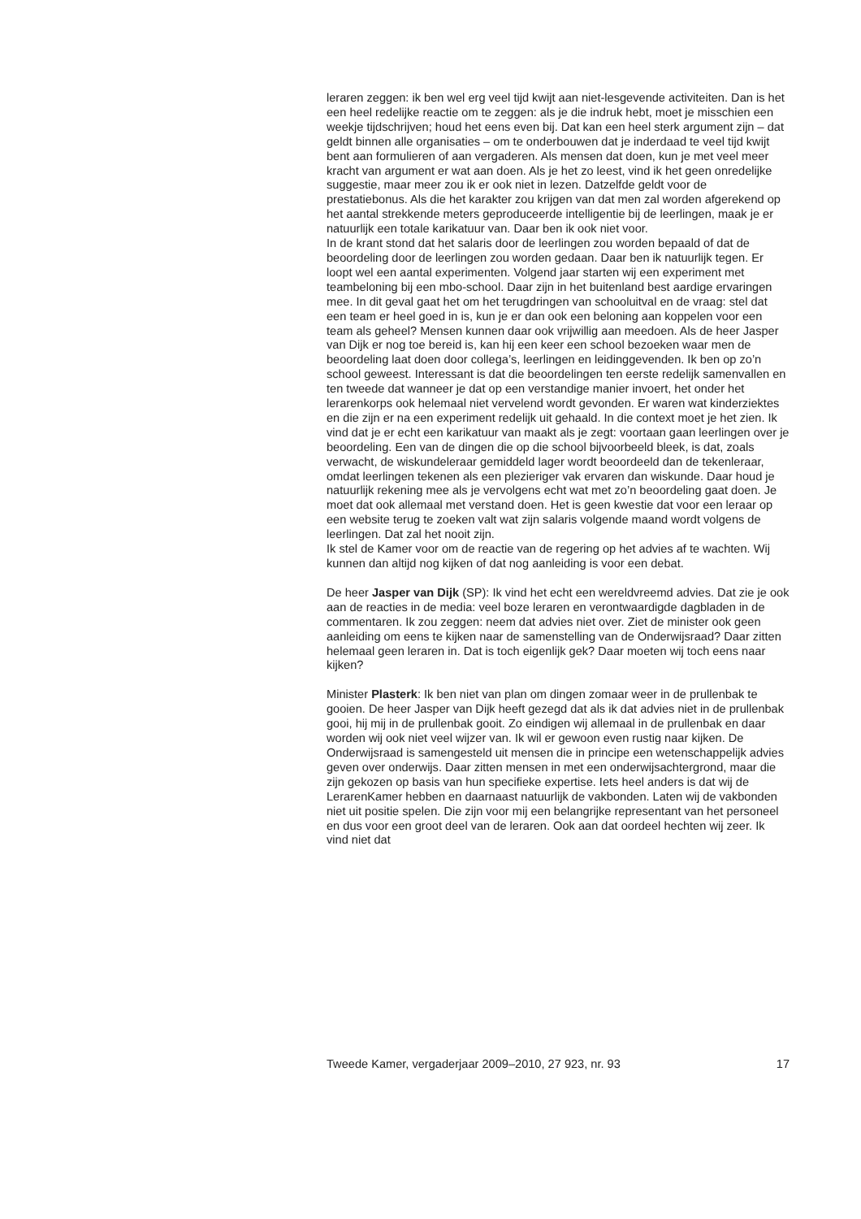leraren zeggen: ik ben wel erg veel tijd kwijt aan niet-lesgevende activi­teiten. Dan is het een heel redelijke reactie om te zeggen: als je die indruk hebt, moet je misschien een weekje tijdschrijven; houd het eens even bij. Dat kan een heel sterk argument zijn – dat geldt binnen alle organisaties – om te onderbouwen dat je inderdaad te veel tijd kwijt bent aan formu­lieren of aan vergaderen. Als mensen dat doen, kun je met veel meer kracht van argument er wat aan doen. Als je het zo leest, vind ik het geen onredelijke suggestie, maar meer zou ik er ook niet in lezen. Datzelfde geldt voor de prestatiebonus. Als die het karakter zou krijgen van dat men zal worden afgerekend op het aantal strekkende meters geproduceerde intelligentie bij de leerlingen, maak je er natuurlijk een totale karikatuur van. Daar ben ik ook niet voor.
In de krant stond dat het salaris door de leerlingen zou worden bepaald of dat de beoordeling door de leerlingen zou worden gedaan. Daar ben ik natuurlijk tegen. Er loopt wel een aantal experimenten. Volgend jaar starten wij een experiment met teambeloning bij een mbo-school. Daar zijn in het buitenland best aardige ervaringen mee. In dit geval gaat het om het terugdringen van schooluitval en de vraag: stel dat een team er heel goed in is, kun je er dan ook een beloning aan koppelen voor een team als geheel? Mensen kunnen daar ook vrijwillig aan meedoen. Als de heer Jasper van Dijk er nog toe bereid is, kan hij een keer een school bezoeken waar men de beoordeling laat doen door collega’s, leerlingen en leidinggevenden. Ik ben op zo’n school geweest. Interessant is dat die beoordelingen ten eerste redelijk samenvallen en ten tweede dat wanneer je dat op een verstandige manier invoert, het onder het lerarenkorps ook helemaal niet vervelend wordt gevonden. Er waren wat kinderziektes en die zijn er na een experiment redelijk uit gehaald. In die context moet je het zien. Ik vind dat je er echt een karikatuur van maakt als je zegt: voortaan gaan leerlingen over je beoordeling. Een van de dingen die op die school bijvoorbeeld bleek, is dat, zoals verwacht, de wiskundeleraar gemiddeld lager wordt beoordeeld dan de tekenleraar, omdat leerlingen tekenen als een plezieriger vak ervaren dan wiskunde. Daar houd je natuurlijk rekening mee als je vervolgens echt wat met zo’n beoordeling gaat doen. Je moet dat ook allemaal met verstand doen. Het is geen kwestie dat voor een leraar op een website terug te zoeken valt wat zijn salaris volgende maand wordt volgens de leerlingen. Dat zal het nooit zijn.
Ik stel de Kamer voor om de reactie van de regering op het advies af te wachten. Wij kunnen dan altijd nog kijken of dat nog aanleiding is voor een debat.
De heer Jasper van Dijk (SP): Ik vind het echt een wereldvreemd advies. Dat zie je ook aan de reacties in de media: veel boze leraren en veront­waardigde dagbladen in de commentaren. Ik zou zeggen: neem dat advies niet over. Ziet de minister ook geen aanleiding om eens te kijken naar de samenstelling van de Onderwijsraad? Daar zitten helemaal geen leraren in. Dat is toch eigenlijk gek? Daar moeten wij toch eens naar kijken?
Minister Plasterk: Ik ben niet van plan om dingen zomaar weer in de prullenbak te gooien. De heer Jasper van Dijk heeft gezegd dat als ik dat advies niet in de prullenbak gooi, hij mij in de prullenbak gooit. Zo eindigen wij allemaal in de prullenbak en daar worden wij ook niet veel wijzer van. Ik wil er gewoon even rustig naar kijken. De Onderwijsraad is samengesteld uit mensen die in principe een wetenschappelijk advies geven over onderwijs. Daar zitten mensen in met een onderwijsachter­grond, maar die zijn gekozen op basis van hun specifieke expertise. Iets heel anders is dat wij de LerarenKamer hebben en daarnaast natuurlijk de vakbonden. Laten wij de vakbonden niet uit positie spelen. Die zijn voor mij een belangrijke representant van het personeel en dus voor een groot deel van de leraren. Ook aan dat oordeel hechten wij zeer. Ik vind niet dat
Tweede Kamer, vergaderjaar 2009–2010, 27 923, nr. 93 17